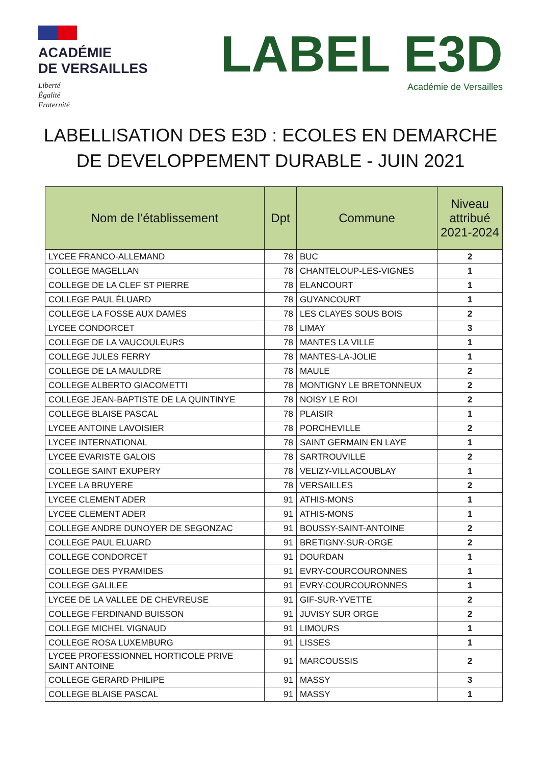ACADÉMIE
DE VERSAILLES
Liberté
Égalité
Fraternité
LABEL E3D
Académie de Versailles
LABELLISATION DES E3D : ECOLES EN DEMARCHE DE DEVELOPPEMENT DURABLE - JUIN 2021
| Nom de l’établissement | Dpt | Commune | Niveau attribué 2021-2024 |
| --- | --- | --- | --- |
| LYCEE FRANCO-ALLEMAND | 78 | BUC | 2 |
| COLLEGE MAGELLAN | 78 | CHANTELOUP-LES-VIGNES | 1 |
| COLLEGE DE LA CLEF ST PIERRE | 78 | ELANCOURT | 1 |
| COLLEGE PAUL ÉLUARD | 78 | GUYANCOURT | 1 |
| COLLEGE LA FOSSE AUX DAMES | 78 | LES CLAYES SOUS BOIS | 2 |
| LYCEE CONDORCET | 78 | LIMAY | 3 |
| COLLEGE DE LA VAUCOULEURS | 78 | MANTES LA VILLE | 1 |
| COLLEGE JULES FERRY | 78 | MANTES-LA-JOLIE | 1 |
| COLLEGE DE LA MAULDRE | 78 | MAULE | 2 |
| COLLEGE ALBERTO GIACOMETTI | 78 | MONTIGNY LE BRETONNEUX | 2 |
| COLLEGE JEAN-BAPTISTE DE LA QUINTINYE | 78 | NOISY LE ROI | 2 |
| COLLEGE BLAISE PASCAL | 78 | PLAISIR | 1 |
| LYCEE ANTOINE LAVOISIER | 78 | PORCHEVILLE | 2 |
| LYCEE INTERNATIONAL | 78 | SAINT GERMAIN EN LAYE | 1 |
| LYCEE EVARISTE GALOIS | 78 | SARTROUVILLE | 2 |
| COLLEGE SAINT EXUPERY | 78 | VELIZY-VILLACOUBLAY | 1 |
| LYCEE LA BRUYERE | 78 | VERSAILLES | 2 |
| LYCEE CLEMENT ADER | 91 | ATHIS-MONS | 1 |
| LYCEE CLEMENT ADER | 91 | ATHIS-MONS | 1 |
| COLLEGE ANDRE DUNOYER DE SEGONZAC | 91 | BOUSSY-SAINT-ANTOINE | 2 |
| COLLEGE PAUL ELUARD | 91 | BRETIGNY-SUR-ORGE | 2 |
| COLLEGE CONDORCET | 91 | DOURDAN | 1 |
| COLLEGE DES PYRAMIDES | 91 | EVRY-COURCOURONNES | 1 |
| COLLEGE GALILEE | 91 | EVRY-COURCOURONNES | 1 |
| LYCEE DE LA VALLEE DE CHEVREUSE | 91 | GIF-SUR-YVETTE | 2 |
| COLLEGE FERDINAND BUISSON | 91 | JUVISY SUR ORGE | 2 |
| COLLEGE MICHEL VIGNAUD | 91 | LIMOURS | 1 |
| COLLEGE ROSA LUXEMBURG | 91 | LISSES | 1 |
| LYCEE PROFESSIONNEL HORTICOLE PRIVE SAINT ANTOINE | 91 | MARCOUSSIS | 2 |
| COLLEGE GERARD PHILIPE | 91 | MASSY | 3 |
| COLLEGE BLAISE PASCAL | 91 | MASSY | 1 |